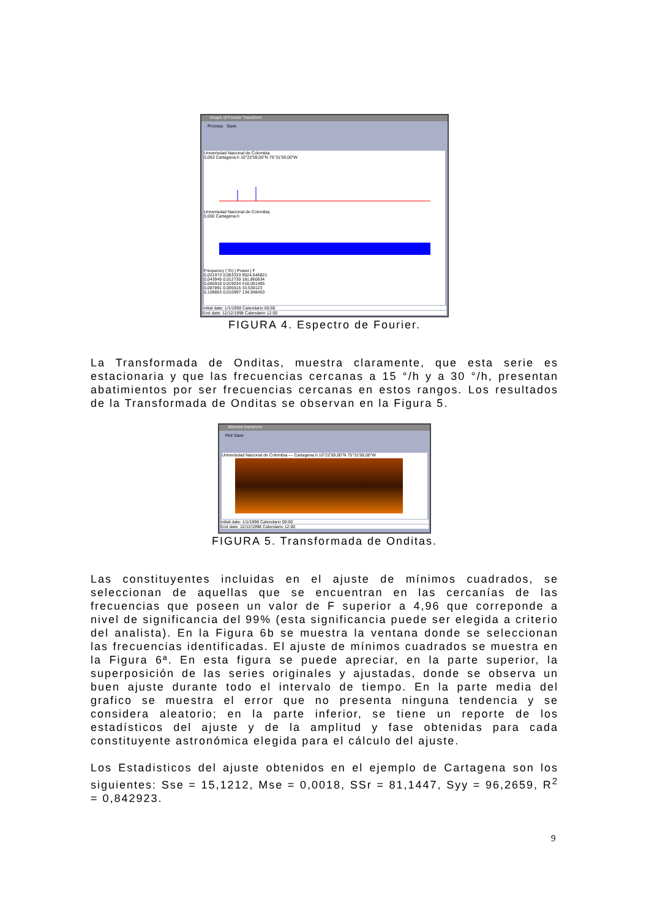Graph of Fourier Transform
Process Save
Univerisdad Nacional de Colombia
0,063 Cartagena.h 10°22'59,00"N 75°31'59,00"W
Univerisdad Nacional de Colombia
0,000 Cartagena.h
Frequency (°/h) | Power | F
0,021973 0,063333 9524,646821
0,043945 0,012730 181,860634
0,065918 0,019034 418,051405
0,087891 0,005515 33,530123
0,109863 0,010997 134,948453
Initial date: 1/1/1998 Calendario 00:00
End date: 12/12/1998 Calendario 12:00
FIGURA 4. Espectro de Fourier.
La Transformada de Onditas, muestra claramente, que esta serie es estacionaria y que las frecuencias cercanas a 15 °/h y a 30 °/h, presentan abatimientos por ser frecuencias cercanas en estos rangos. Los resultados de la Transformada de Onditas se observan en la Figura 5.
Wavelet transform
Plot Save
Univerisdad Nacional de Colombia — Cartagena.h 10°22'59,00"N 75°31'59,00"W
Initial date: 1/1/1998 Calendario 00:00
End date: 12/12/1998 Calendario 12:00
FIGURA 5. Transformada de Onditas.
Las constituyentes incluidas en el ajuste de mínimos cuadrados, se seleccionan de aquellas que se encuentran en las cercanías de las frecuencias que poseen un valor de F superior a 4,96 que correponde a nivel de significancia del 99% (esta significancia puede ser elegida a criterio del analista). En la Figura 6b se muestra la ventana donde se seleccionan las frecuencias identificadas. El ajuste de mínimos cuadrados se muestra en la Figura 6ª. En esta figura se puede apreciar, en la parte superior, la superposición de las series originales y ajustadas, donde se observa un buen ajuste durante todo el intervalo de tiempo. En la parte media del grafico se muestra el error que no presenta ninguna tendencia y se considera aleatorio; en la parte inferior, se tiene un reporte de los estadísticos del ajuste y de la amplitud y fase obtenidas para cada constituyente astronómica elegida para el cálculo del ajuste.
Los Estadisticos del ajuste obtenidos en el ejemplo de Cartagena son los siguientes: Sse = 15,1212, Mse = 0,0018, SSr = 81,1447, Syy = 96,2659, R<sup>2</sup> = 0,842923.
9